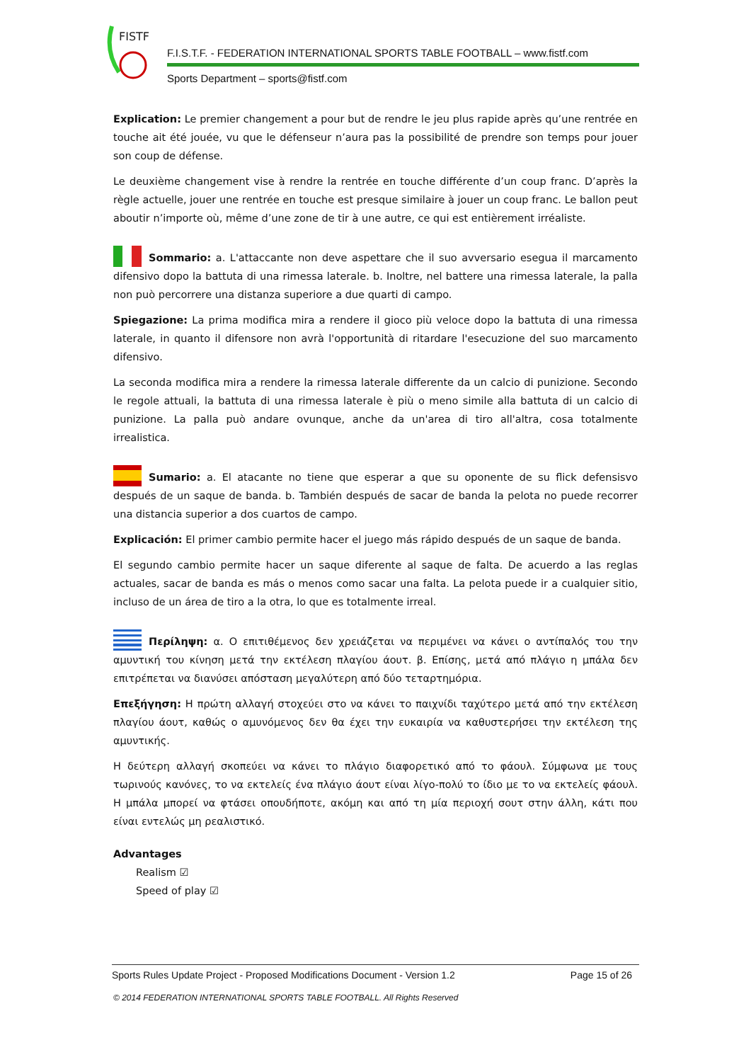FISTF
F.I.S.T.F. - FEDERATION INTERNATIONAL SPORTS TABLE FOOTBALL – www.fistf.com
Sports Department – sports@fistf.com
Explication: Le premier changement a pour but de rendre le jeu plus rapide après qu’une rentrée en touche ait été jouée, vu que le défenseur n’aura pas la possibilité de prendre son temps pour jouer son coup de défense.
Le deuxième changement vise à rendre la rentrée en touche différente d’un coup franc. D’après la règle actuelle, jouer une rentrée en touche est presque similaire à jouer un coup franc. Le ballon peut aboutir n’importe où, même d’une zone de tir à une autre, ce qui est entièrement irréaliste.
Sommario: a. L'attaccante non deve aspettare che il suo avversario esegua il marcamento difensivo dopo la battuta di una rimessa laterale. b. Inoltre, nel battere una rimessa laterale, la palla non può percorrere una distanza superiore a due quarti di campo.
Spiegazione: La prima modifica mira a rendere il gioco più veloce dopo la battuta di una rimessa laterale, in quanto il difensore non avrà l'opportunità di ritardare l'esecuzione del suo marcamento difensivo.
La seconda modifica mira a rendere la rimessa laterale differente da un calcio di punizione. Secondo le regole attuali, la battuta di una rimessa laterale è più o meno simile alla battuta di un calcio di punizione. La palla può andare ovunque, anche da un'area di tiro all'altra, cosa totalmente irrealistica.
Sumario: a. El atacante no tiene que esperar a que su oponente de su flick defensisvo después de un saque de banda. b. También después de sacar de banda la pelota no puede recorrer una distancia superior a dos cuartos de campo.
Explicación: El primer cambio permite hacer el juego más rápido después de un saque de banda.
El segundo cambio permite hacer un saque diferente al saque de falta. De acuerdo a las reglas actuales, sacar de banda es más o menos como sacar una falta. La pelota puede ir a cualquier sitio, incluso de un área de tiro a la otra, lo que es totalmente irreal.
Περίληψη: α. Ο επιτιθέμενος δεν χρειάζεται να περιμένει να κάνει ο αντίπαλός του την αμυντική του κίνηση μετά την εκτέλεση πλαγίου άουτ. β. Επίσης, μετά από πλάγιο η μπάλα δεν επιτρέπεται να διανύσει απόσταση μεγαλύτερη από δύο τεταρτημόρια.
Επεξήγηση: Η πρώτη αλλαγή στοχεύει στο να κάνει το παιχνίδι ταχύτερο μετά από την εκτέλεση πλαγίου άουτ, καθώς ο αμυνόμενος δεν θα έχει την ευκαιρία να καθυστερήσει την εκτέλεση της αμυντικής.
Η δεύτερη αλλαγή σκοπεύει να κάνει το πλάγιο διαφορετικό από το φάουλ. Σύμφωνα με τους τωρινούς κανόνες, το να εκτελείς ένα πλάγιο άουτ είναι λίγο-πολύ το ίδιο με το να εκτελείς φάουλ. Η μπάλα μπορεί να φτάσει οπουδήποτε, ακόμη και από τη μία περιοχή σουτ στην άλλη, κάτι που είναι εντελώς μη ρεαλιστικό.
Advantages
Realism ☑
Speed of play ☑
Sports Rules Update Project - Proposed Modifications Document - Version 1.2 Page 15 of 26
© 2014 FEDERATION INTERNATIONAL SPORTS TABLE FOOTBALL. All Rights Reserved